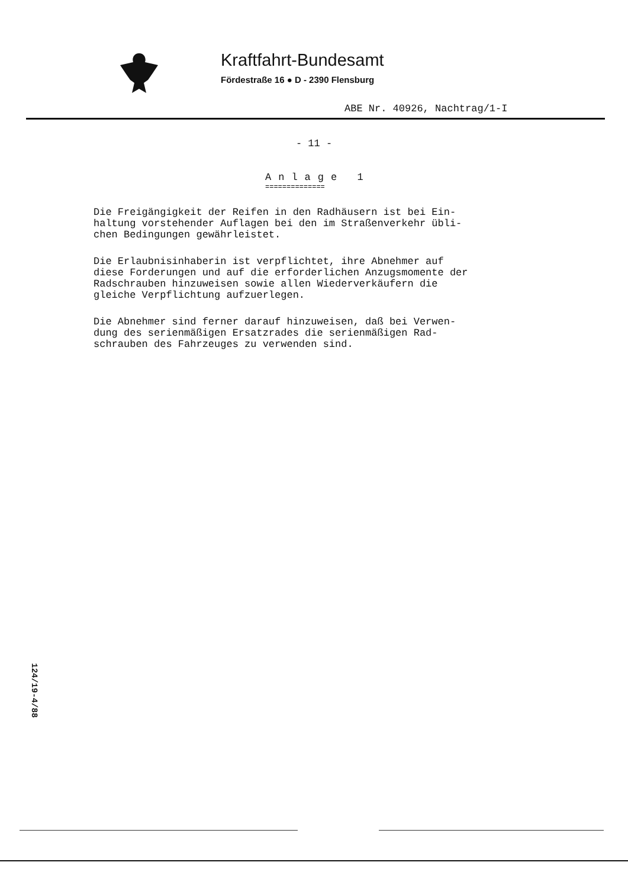Kraftfahrt-Bundesamt
Fördestraße 16 ● D - 2390 Flensburg
ABE Nr. 40926, Nachtrag/1-I
- 11 -
Anlage 1
==============
Die Freigängigkeit der Reifen in den Radhäusern ist bei Ein-
haltung vorstehender Auflagen bei den im Straßenverkehr übli-
chen Bedingungen gewährleistet.
Die Erlaubnisinhaberin ist verpflichtet, ihre Abnehmer auf
diese Forderungen und auf die erforderlichen Anzugsmomente der
Radschrauben hinzuweisen sowie allen Wiederverkäufern die
gleiche Verpflichtung aufzuerlegen.
Die Abnehmer sind ferner darauf hinzuweisen, daß bei Verwen-
dung des serienmäßigen Ersatzrades die serienmäßigen Rad-
schrauben des Fahrzeuges zu verwenden sind.
124/19-4/88